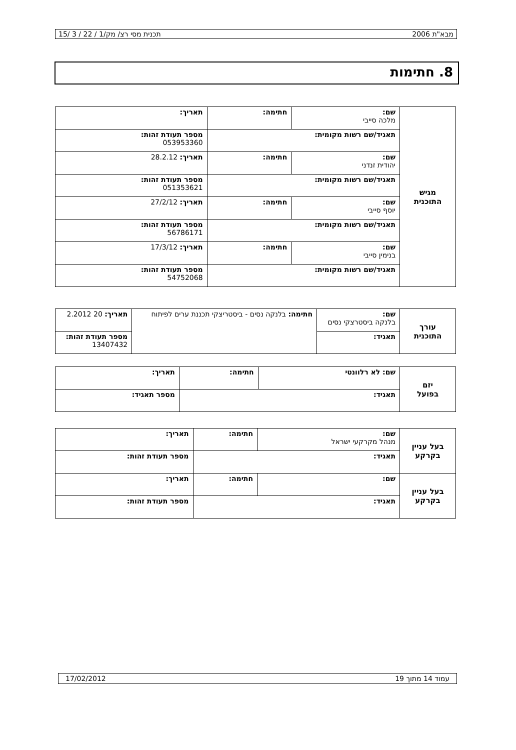מבא"ת 2006 תכנית מסי רצ/ מק/1 / 22 / 3 /15
8. חתימות
| מגיש התוכנית | שם: מלכה סייבי | חתימה: | תאריך: |
| | תאגיד/שם רשות מקומית: | | מספר תעודת זהות: 053953360 |
| | שם: יהודית זנדני | חתימה: | תאריך: 28.2.12 |
| | תאגיד/שם רשות מקומית: | | מספר תעודת זהות: 051353621 |
| | שם: יוסף סייבי | חתימה: | תאריך: 27/2/12 |
| | תאגיד/שם רשות מקומית: | | מספר תעודת זהות: 56786171 |
| | שם: בנימין סייבי | חתימה: | תאריך: 17/3/12 |
| | תאגיד/שם רשות מקומית: | | מספר תעודת זהות: 54752068 |
| עורך התוכנית | שם: בלנקה ביסטרצקי נסים | חתימה: בלנקה נסים - ביסטריצקי תכננת ערים לפיתוח | תאריך: 20 2.2012 |
| | תאגיד: | | מספר תעודת זהות: 13407432 |
| יזם בפועל | שם: לא רלוונטי | חתימה: | תאריך: |
| | תאגיד: | | מספר תאגיד: |
| בעל עניין בקרקע | שם: מנהל מקרקעי ישראל | חתימה: | תאריך: |
| | תאגיד: | | מספר תעודת זהות: |
| בעל עניין בקרקע | שם: | חתימה: | תאריך: |
| | תאגיד: | | מספר תעודת זהות: |
עמוד 14 מתוך 19 17/02/2012